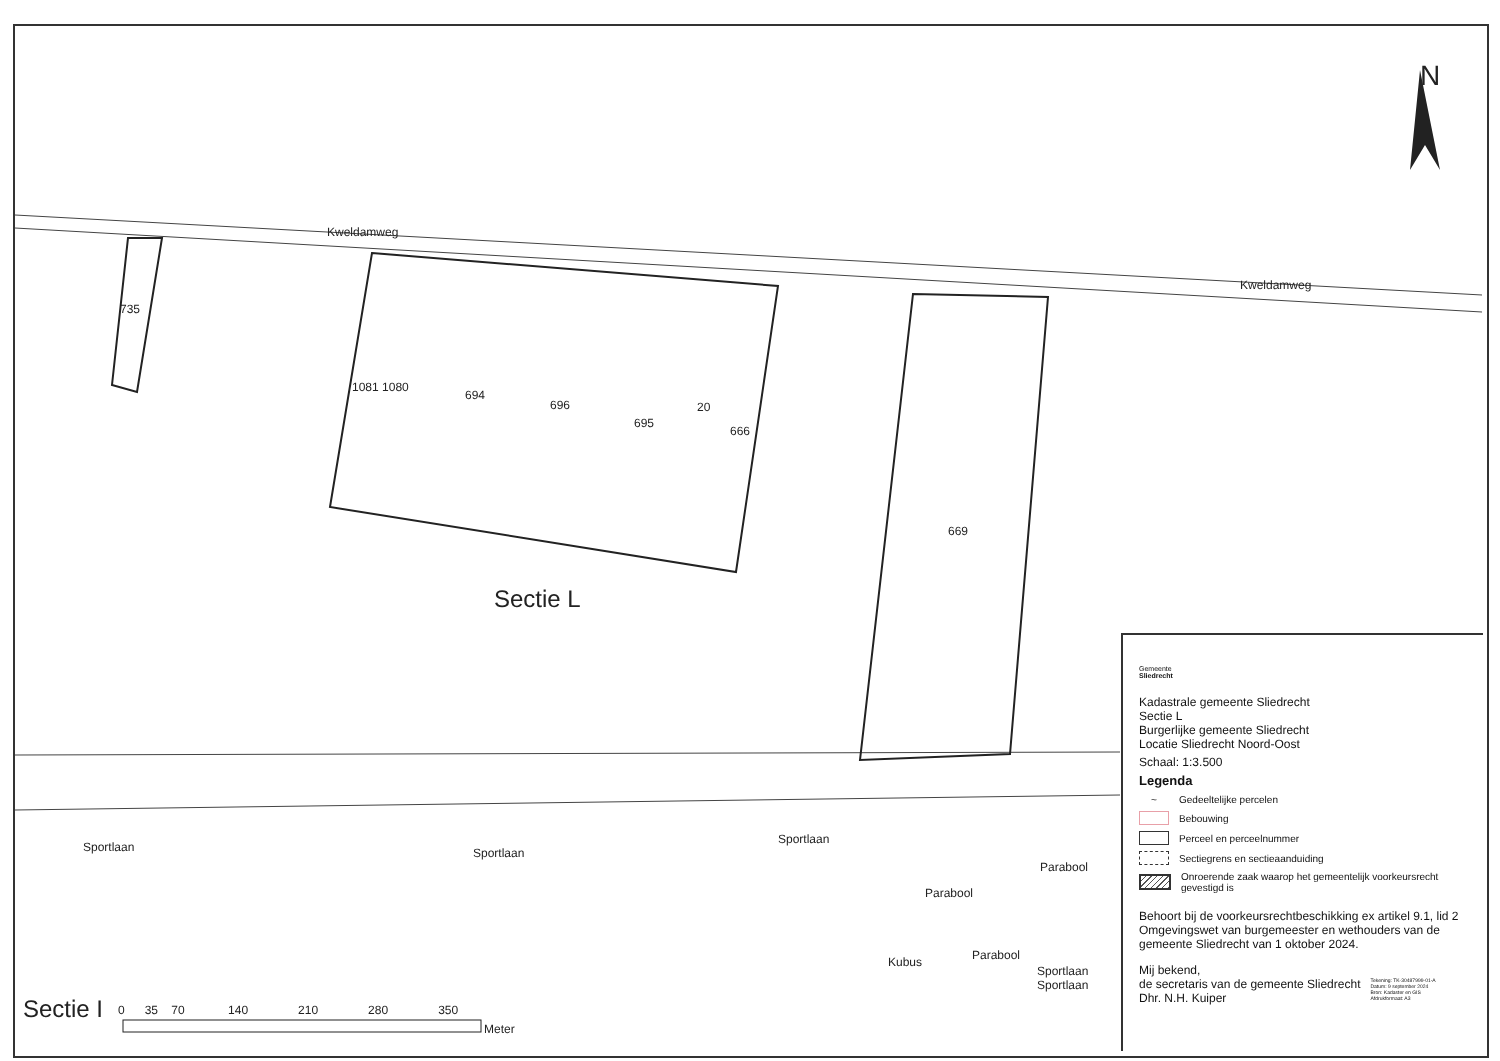N
Kweldamweg
Kweldamweg
735
1081 1080
694
696
695
20
666
669
Sectie L
Sportlaan Sportlaan
Sportlaan
Parabool
Parabool
Parabool
Kubus
Sportlaan Sportlaan
Sectie I
0 35 70 140 210 280 350
Meter
Gemeente
Sliedrecht
Kadastrale gemeente Sliedrecht
Sectie L
Burgerlijke gemeente Sliedrecht
Locatie Sliedrecht Noord-Oost
Schaal: 1:3.500
Legenda
~ Gedeeltelijke percelen
Bebouwing
Perceel en perceelnummer
Sectiegrens en sectieaanduiding
Onroerende zaak waarop het gemeentelijk voorkeursrecht gevestigd is
Behoort bij de voorkeursrechtbeschikking ex artikel 9.1, lid 2 Omgevingswet van burgemeester en wethouders van de gemeente Sliedrecht van 1 oktober 2024.
Mij bekend,
de secretaris van de gemeente Sliedrecht
Dhr. N.H. Kuiper
Tekening: TK-30487999-01-A
Datum: 9 september 2024
Bron: Kadaster en GIS
Afdrukformaat: A3